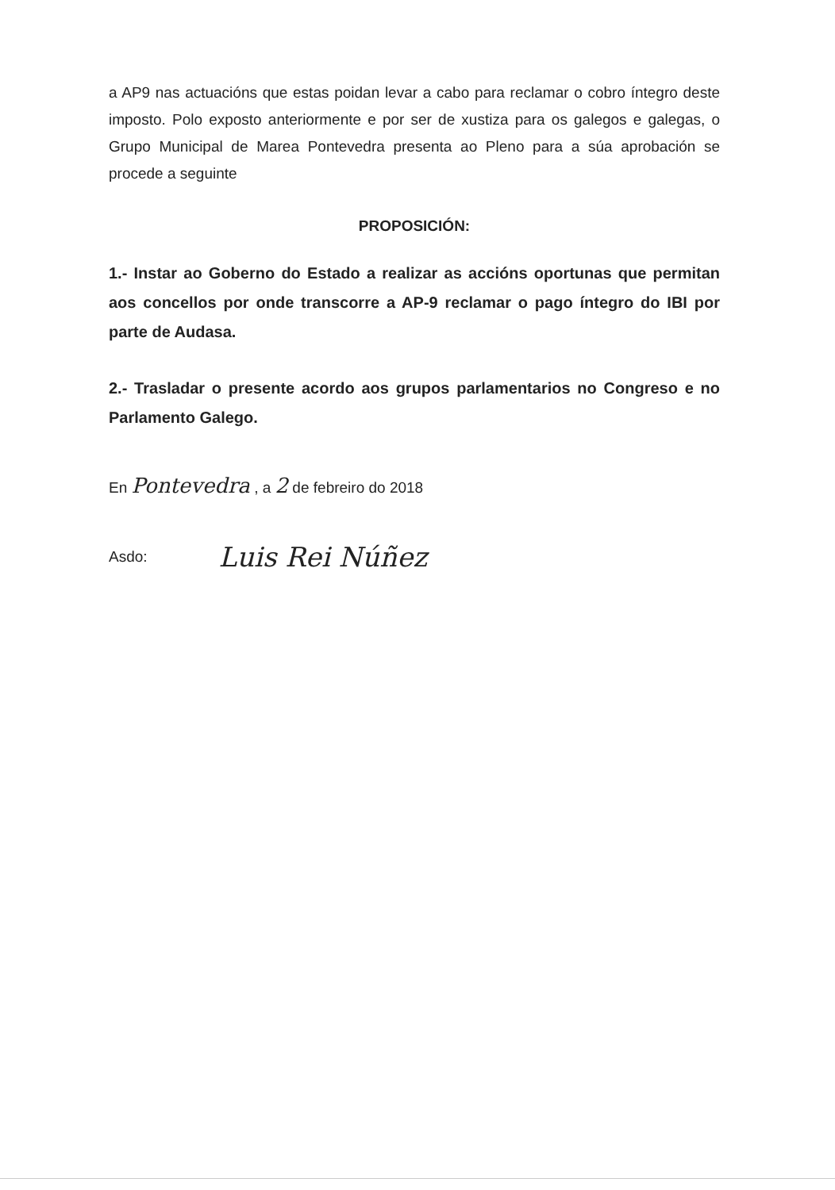a AP9 nas actuacións que estas poidan levar a cabo para reclamar o cobro íntegro deste imposto. Polo exposto anteriormente e por ser de xustiza para os galegos e galegas, o Grupo Municipal de Marea Pontevedra presenta ao Pleno para a súa aprobación se procede a seguinte
PROPOSICIÓN:
1.- Instar ao Goberno do Estado a realizar as accións oportunas que permitan aos concellos por onde transcorre a AP-9 reclamar o pago íntegro do IBI por parte de Audasa.
2.- Trasladar o presente acordo aos grupos parlamentarios no Congreso e no Parlamento Galego.
En Pontevedra , a 2 de febreiro do 2018
Asdo:
Luis Rei Núñez